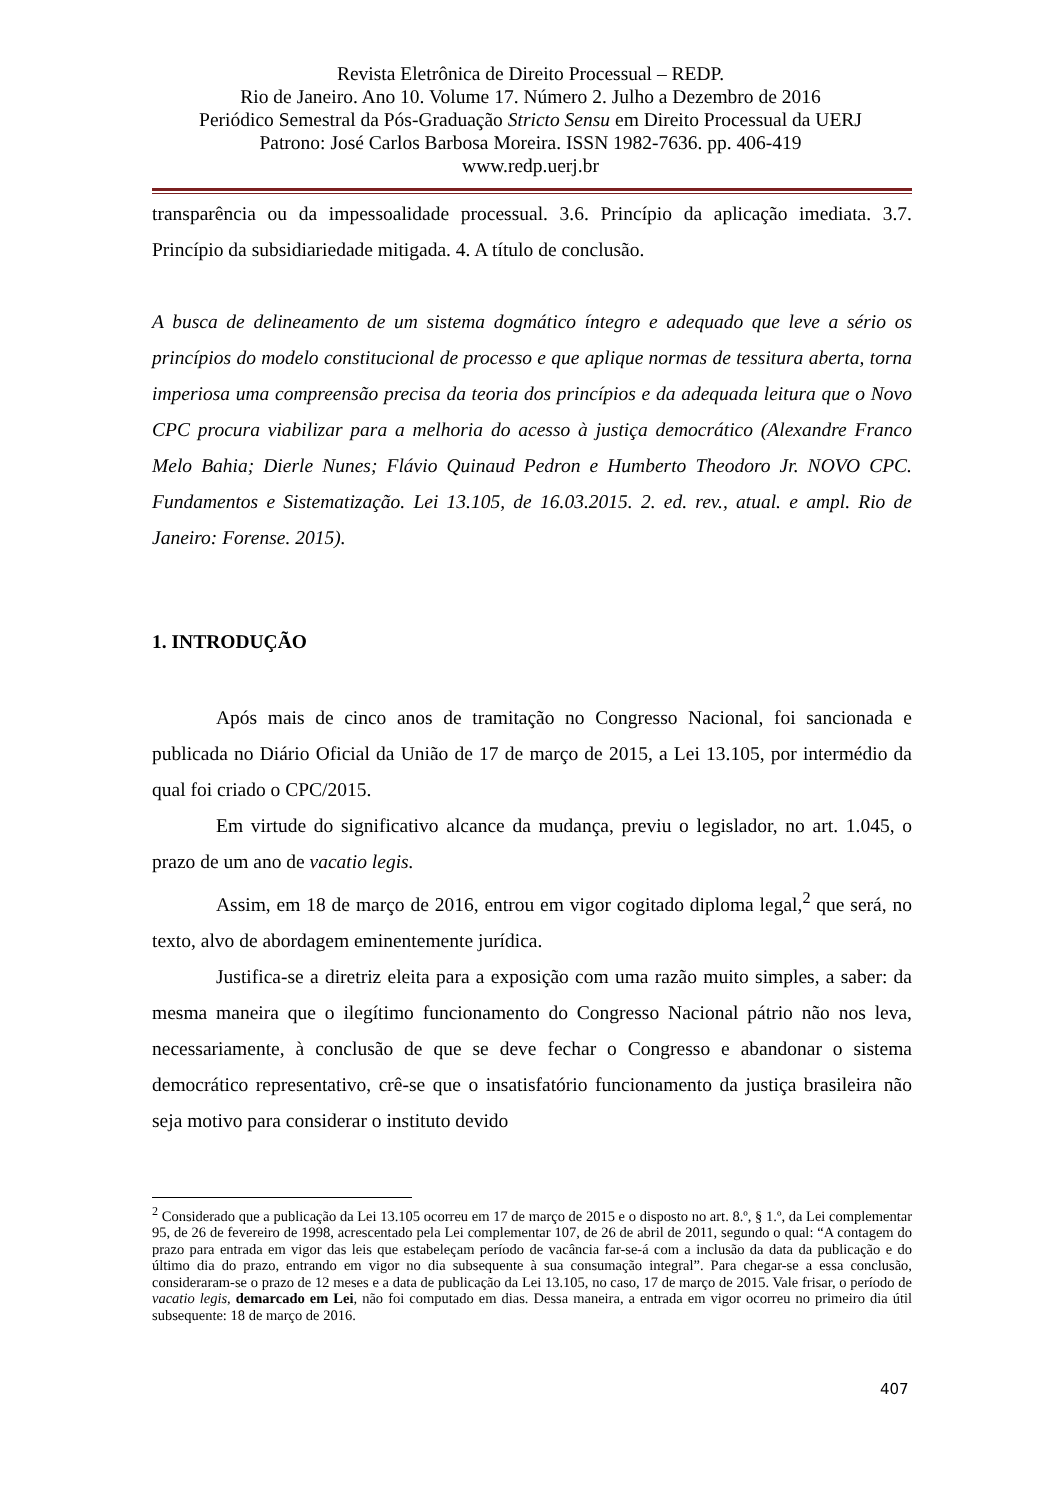Revista Eletrônica de Direito Processual – REDP.
Rio de Janeiro. Ano 10. Volume 17. Número 2. Julho a Dezembro de 2016
Periódico Semestral da Pós-Graduação Stricto Sensu em Direito Processual da UERJ
Patrono: José Carlos Barbosa Moreira. ISSN 1982-7636. pp. 406-419
www.redp.uerj.br
transparência ou da impessoalidade processual. 3.6. Princípio da aplicação imediata. 3.7. Princípio da subsidiariedade mitigada. 4. A título de conclusão.
A busca de delineamento de um sistema dogmático íntegro e adequado que leve a sério os princípios do modelo constitucional de processo e que aplique normas de tessitura aberta, torna imperiosa uma compreensão precisa da teoria dos princípios e da adequada leitura que o Novo CPC procura viabilizar para a melhoria do acesso à justiça democrático (Alexandre Franco Melo Bahia; Dierle Nunes; Flávio Quinaud Pedron e Humberto Theodoro Jr. NOVO CPC. Fundamentos e Sistematização. Lei 13.105, de 16.03.2015. 2. ed. rev., atual. e ampl. Rio de Janeiro: Forense. 2015).
1. INTRODUÇÃO
Após mais de cinco anos de tramitação no Congresso Nacional, foi sancionada e publicada no Diário Oficial da União de 17 de março de 2015, a Lei 13.105, por intermédio da qual foi criado o CPC/2015.
Em virtude do significativo alcance da mudança, previu o legislador, no art. 1.045, o prazo de um ano de vacatio legis.
Assim, em 18 de março de 2016, entrou em vigor cogitado diploma legal,<sup>2</sup> que será, no texto, alvo de abordagem eminentemente jurídica.
Justifica-se a diretriz eleita para a exposição com uma razão muito simples, a saber: da mesma maneira que o ilegítimo funcionamento do Congresso Nacional pátrio não nos leva, necessariamente, à conclusão de que se deve fechar o Congresso e abandonar o sistema democrático representativo, crê-se que o insatisfatório funcionamento da justiça brasileira não seja motivo para considerar o instituto devido
<sup>2</sup> Considerado que a publicação da Lei 13.105 ocorreu em 17 de março de 2015 e o disposto no art. 8.º, § 1.º, da Lei complementar 95, de 26 de fevereiro de 1998, acrescentado pela Lei complementar 107, de 26 de abril de 2011, segundo o qual: “A contagem do prazo para entrada em vigor das leis que estabeleçam período de vacância far-se-á com a inclusão da data da publicação e do último dia do prazo, entrando em vigor no dia subsequente à sua consumação integral”. Para chegar-se a essa conclusão, consideraram-se o prazo de 12 meses e a data de publicação da Lei 13.105, no caso, 17 de março de 2015. Vale frisar, o período de vacatio legis, demarcado em Lei, não foi computado em dias. Dessa maneira, a entrada em vigor ocorreu no primeiro dia útil subsequente: 18 de março de 2016.
407